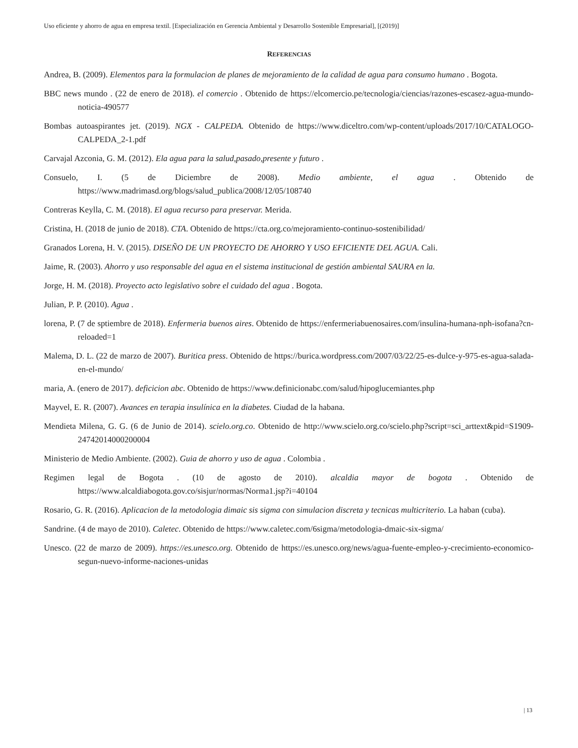Uso eficiente y ahorro de agua en empresa textil. [Especialización en Gerencia Ambiental y Desarrollo Sostenible Empresarial], [(2019)]
REFERENCIAS
Andrea, B. (2009). Elementos para la formulacion de planes de mejoramiento de la calidad de agua para consumo humano . Bogota.
BBC news mundo . (22 de enero de 2018). el comercio . Obtenido de https://elcomercio.pe/tecnologia/ciencias/razones-escasez-agua-mundo-noticia-490577
Bombas autoaspirantes jet. (2019). NGX - CALPEDA. Obtenido de https://www.diceltro.com/wp-content/uploads/2017/10/CATALOGO-CALPEDA_2-1.pdf
Carvajal Azconia, G. M. (2012). Ela agua para la salud,pasado,presente y futuro .
Consuelo, I. (5 de Diciembre de 2008). Medio ambiente, el agua . Obtenido de https://www.madrimasd.org/blogs/salud_publica/2008/12/05/108740
Contreras Keylla, C. M. (2018). El agua recurso para preservar. Merida.
Cristina, H. (2018 de junio de 2018). CTA. Obtenido de https://cta.org.co/mejoramiento-continuo-sostenibilidad/
Granados Lorena, H. V. (2015). DISEÑO DE UN PROYECTO DE AHORRO Y USO EFICIENTE DEL AGUA. Cali.
Jaime, R. (2003). Ahorro y uso responsable del agua en el sistema institucional de gestión ambiental SAURA en la.
Jorge, H. M. (2018). Proyecto acto legislativo sobre el cuidado del agua . Bogota.
Julian, P. P. (2010). Agua .
lorena, P. (7 de sptiembre de 2018). Enfermeria buenos aires. Obtenido de https://enfermeriabuenosaires.com/insulina-humana-nph-isofana?cn-reloaded=1
Malema, D. L. (22 de marzo de 2007). Buritica press. Obtenido de https://burica.wordpress.com/2007/03/22/25-es-dulce-y-975-es-agua-salada-en-el-mundo/
maria, A. (enero de 2017). deficicion abc. Obtenido de https://www.definicionabc.com/salud/hipoglucemiantes.php
Mayvel, E. R. (2007). Avances en terapia insulínica en la diabetes. Ciudad de la habana.
Mendieta Milena, G. G. (6 de Junio de 2014). scielo.org.co. Obtenido de http://www.scielo.org.co/scielo.php?script=sci_arttext&pid=S1909-24742014000200004
Ministerio de Medio Ambiente. (2002). Guia de ahorro y uso de agua . Colombia .
Regimen legal de Bogota . (10 de agosto de 2010). alcaldia mayor de bogota . Obtenido de https://www.alcaldiabogota.gov.co/sisjur/normas/Norma1.jsp?i=40104
Rosario, G. R. (2016). Aplicacion de la metodologia dimaic sis sigma con simulacion discreta y tecnicas multicriterio. La haban (cuba).
Sandrine. (4 de mayo de 2010). Caletec. Obtenido de https://www.caletec.com/6sigma/metodologia-dmaic-six-sigma/
Unesco. (22 de marzo de 2009). https://es.unesco.org. Obtenido de https://es.unesco.org/news/agua-fuente-empleo-y-crecimiento-economico-segun-nuevo-informe-naciones-unidas
| 13